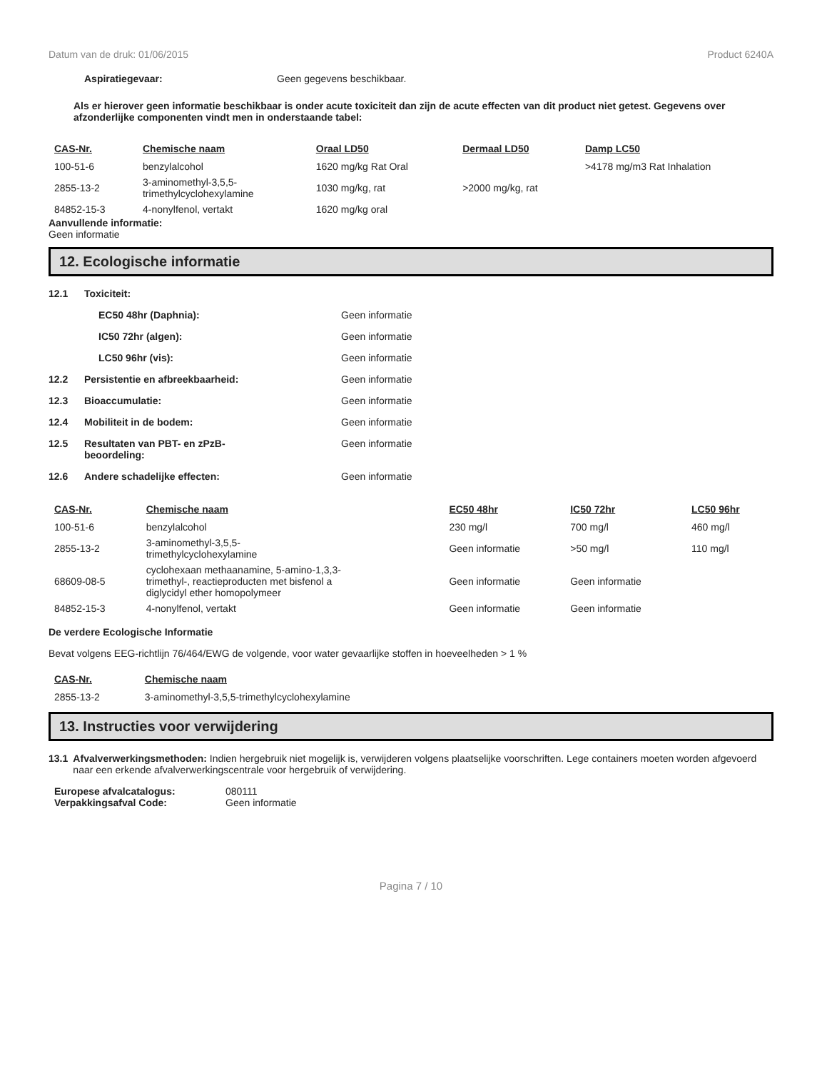Datum van de druk: 01/06/2015 Product 6240A
Aspiratiegevaar: Geen gegevens beschikbaar.
Als er hierover geen informatie beschikbaar is onder acute toxiciteit dan zijn de acute effecten van dit product niet getest. Gegevens over afzonderlijke componenten vindt men in onderstaande tabel:
| CAS-Nr. | Chemische naam | Oraal LD50 | Dermaal LD50 | Damp LC50 |
| --- | --- | --- | --- | --- |
| 100-51-6 | benzylalcohol | 1620 mg/kg Rat Oral | | >4178 mg/m3 Rat Inhalation |
| 2855-13-2 | 3-aminomethyl-3,5,5- trimethylcyclohexylamine | 1030 mg/kg, rat | >2000 mg/kg, rat | |
| 84852-15-3 | 4-nonylfenol, vertakt | 1620 mg/kg oral | | |
Aanvullende informatie:
Geen informatie
12. Ecologische informatie
12.1 Toxiciteit:
EC50 48hr (Daphnia): Geen informatie
IC50 72hr (algen): Geen informatie
LC50 96hr (vis): Geen informatie
12.2 Persistentie en afbreekbaarheid: Geen informatie
12.3 Bioaccumulatie: Geen informatie
12.4 Mobiliteit in de bodem: Geen informatie
12.5 Resultaten van PBT- en zPzB-
beoordeling:
Geen informatie
12.6 Andere schadelijke effecten: Geen informatie
| CAS-Nr. | Chemische naam | EC50 48hr | IC50 72hr | LC50 96hr |
| --- | --- | --- | --- | --- |
| 100-51-6 | benzylalcohol | 230 mg/l | 700 mg/l | 460 mg/l |
| 2855-13-2 | 3-aminomethyl-3,5,5- trimethylcyclohexylamine | Geen informatie | >50 mg/l | 110 mg/l |
| 68609-08-5 | cyclohexaan methaanamine, 5-amino-1,3,3- trimethyl-, reactieproducten met bisfenol a diglycidyl ether homopolymeer | Geen informatie | Geen informatie | |
| 84852-15-3 | 4-nonylfenol, vertakt | Geen informatie | Geen informatie | |
De verdere Ecologische Informatie
Bevat volgens EEG-richtlijn 76/464/EWG de volgende, voor water gevaarlijke stoffen in hoeveelheden > 1 %
| CAS-Nr. | Chemische naam |
| --- | --- |
| 2855-13-2 | 3-aminomethyl-3,5,5-trimethylcyclohexylamine |
13. Instructies voor verwijdering
13.1 Afvalverwerkingsmethoden: Indien hergebruik niet mogelijk is, verwijderen volgens plaatselijke voorschriften. Lege containers moeten worden afgevoerd naar een erkende afvalverwerkingscentrale voor hergebruik of verwijdering.
Europese afvalcatalogus: 080111
Verpakkingsafval Code: Geen informatie
Pagina 7 / 10